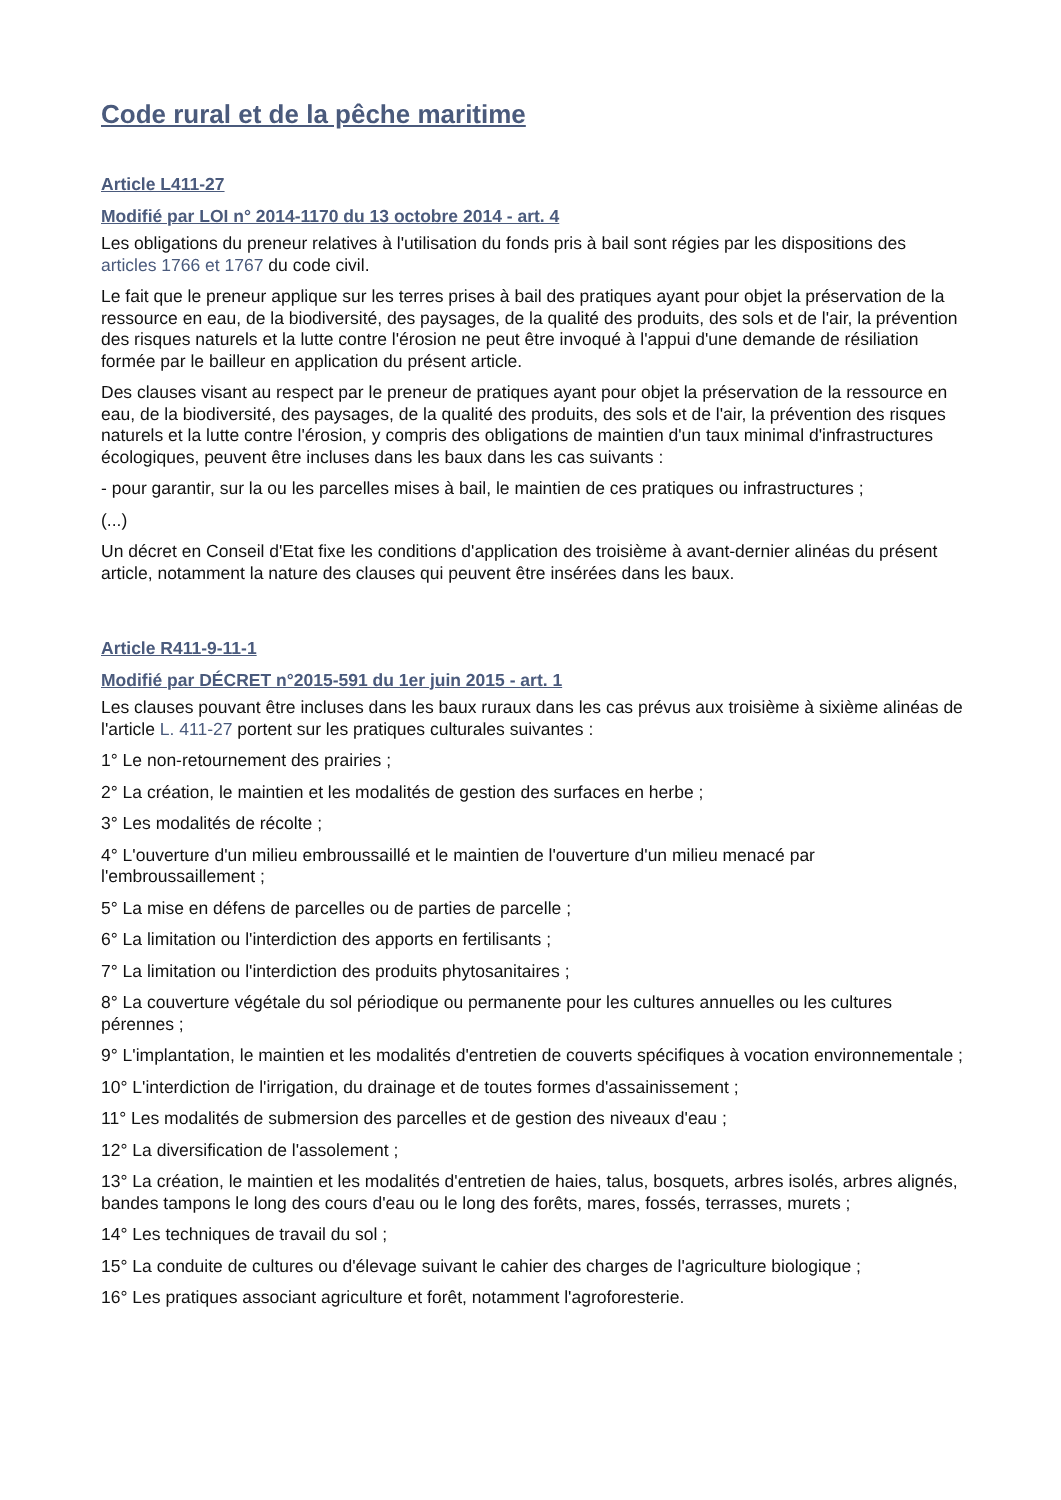Code rural et de la pêche maritime
Article L411-27
Modifié par LOI n° 2014-1170 du 13 octobre 2014 - art. 4
Les obligations du preneur relatives à l'utilisation du fonds pris à bail sont régies par les dispositions des articles 1766 et 1767 du code civil.
Le fait que le preneur applique sur les terres prises à bail des pratiques ayant pour objet la préservation de la ressource en eau, de la biodiversité, des paysages, de la qualité des produits, des sols et de l'air, la prévention des risques naturels et la lutte contre l'érosion ne peut être invoqué à l'appui d'une demande de résiliation formée par le bailleur en application du présent article.
Des clauses visant au respect par le preneur de pratiques ayant pour objet la préservation de la ressource en eau, de la biodiversité, des paysages, de la qualité des produits, des sols et de l'air, la prévention des risques naturels et la lutte contre l'érosion, y compris des obligations de maintien d'un taux minimal d'infrastructures écologiques, peuvent être incluses dans les baux dans les cas suivants :
- pour garantir, sur la ou les parcelles mises à bail, le maintien de ces pratiques ou infrastructures ;
(...)
Un décret en Conseil d'Etat fixe les conditions d'application des troisième à avant-dernier alinéas du présent article, notamment la nature des clauses qui peuvent être insérées dans les baux.
Article R411-9-11-1
Modifié par DÉCRET n°2015-591 du 1er juin 2015 - art. 1
Les clauses pouvant être incluses dans les baux ruraux dans les cas prévus aux troisième à sixième alinéas de l'article L. 411-27 portent sur les pratiques culturales suivantes :
1° Le non-retournement des prairies ;
2° La création, le maintien et les modalités de gestion des surfaces en herbe ;
3° Les modalités de récolte ;
4° L'ouverture d'un milieu embroussaillé et le maintien de l'ouverture d'un milieu menacé par l'embroussaillement ;
5° La mise en défens de parcelles ou de parties de parcelle ;
6° La limitation ou l'interdiction des apports en fertilisants ;
7° La limitation ou l'interdiction des produits phytosanitaires ;
8° La couverture végétale du sol périodique ou permanente pour les cultures annuelles ou les cultures pérennes ;
9° L'implantation, le maintien et les modalités d'entretien de couverts spécifiques à vocation environnementale ;
10° L'interdiction de l'irrigation, du drainage et de toutes formes d'assainissement ;
11° Les modalités de submersion des parcelles et de gestion des niveaux d'eau ;
12° La diversification de l'assolement ;
13° La création, le maintien et les modalités d'entretien de haies, talus, bosquets, arbres isolés, arbres alignés, bandes tampons le long des cours d'eau ou le long des forêts, mares, fossés, terrasses, murets ;
14° Les techniques de travail du sol ;
15° La conduite de cultures ou d'élevage suivant le cahier des charges de l'agriculture biologique ;
16° Les pratiques associant agriculture et forêt, notamment l'agroforesterie.